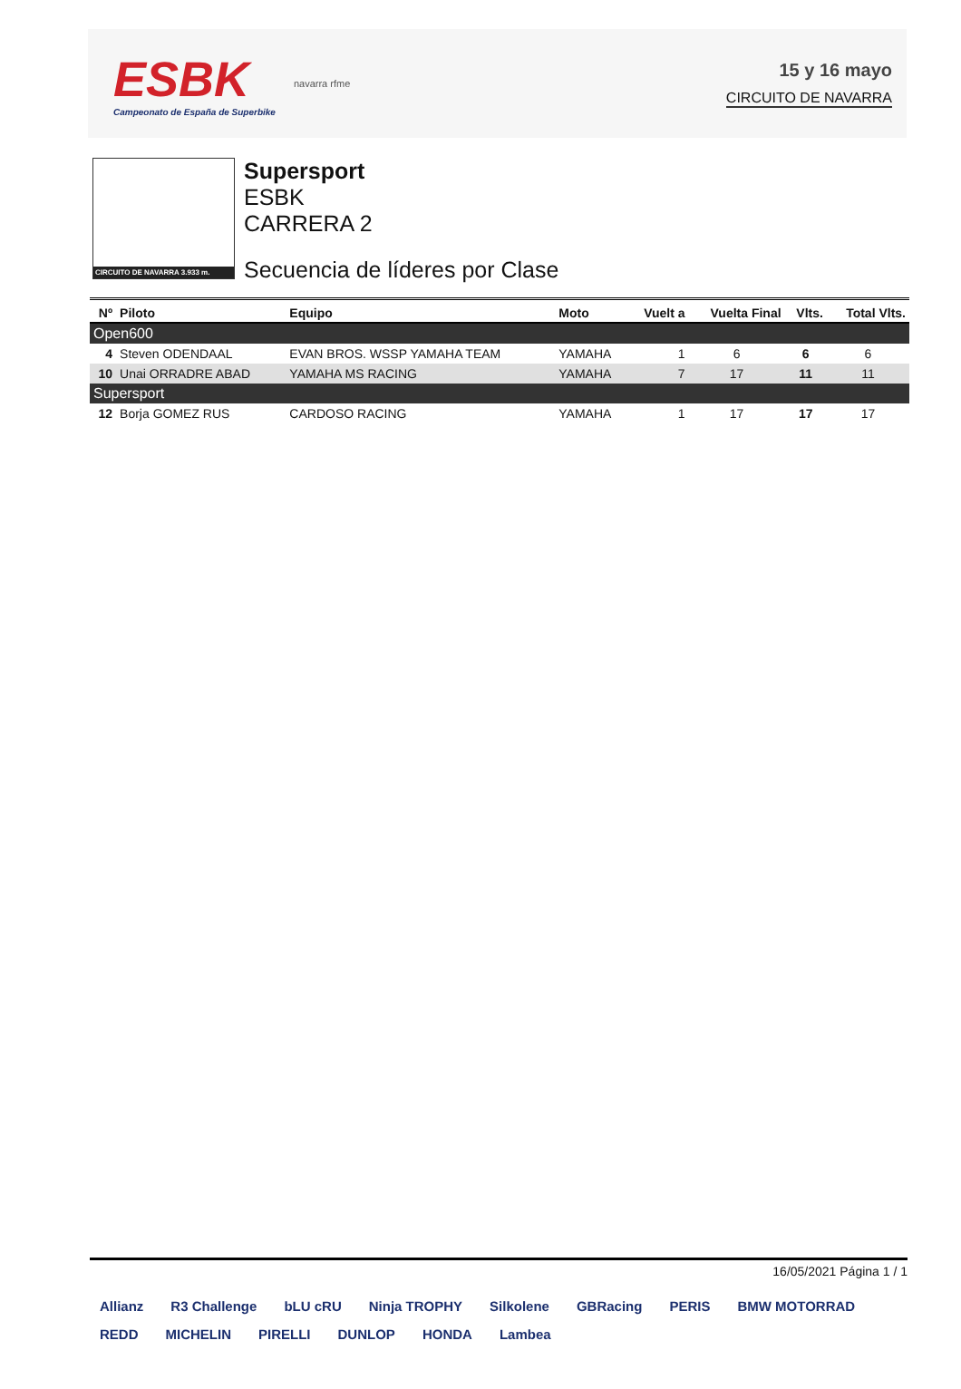ESBK
Campeonato de España de Superbike
navarra rfme
15 y 16 mayo
CIRCUITO DE NAVARRA
CIRCUITO DE NAVARRA 3.933 m.
Supersport
ESBK
CARRERA 2
Secuencia de líderes por Clase
| Nº | Piloto | Equipo | Moto | Vuelt a | Vuelta Final | Vlts. | Total Vlts. |
| --- | --- | --- | --- | --- | --- | --- | --- |
| Open600 | | | | | | | |
| 4 | Steven ODENDAAL | EVAN BROS. WSSP YAMAHA TEAM | YAMAHA | 1 | 6 | 6 | 6 |
| 10 | Unai ORRADRE ABAD | YAMAHA MS RACING | YAMAHA | 7 | 17 | 11 | 11 |
| Supersport | | | | | | | |
| 12 | Borja GOMEZ RUS | CARDOSO RACING | YAMAHA | 1 | 17 | 17 | 17 |
16/05/2021 Página 1 / 1
Allianz R3 Challenge bLU cRU Ninja TROPHY Silkolene GBRacing PERIS BMW MOTORRAD REDD MICHELIN PIRELLI DUNLOP HONDA Lambea